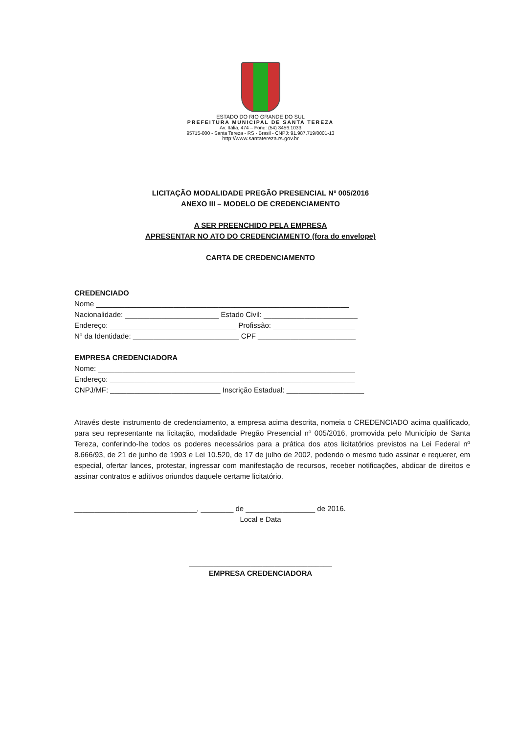ESTADO DO RIO GRANDE DO SUL
PREFEITURA MUNICIPAL DE SANTA TEREZA
Av. Itália, 474 – Fone: (54) 3456.1033
95715-000 - Santa Tereza - RS - Brasil - CNPJ: 91.987.719/0001-13
http://www.santatereza.rs.gov.br
LICITAÇÃO MODALIDADE PREGÃO PRESENCIAL Nº 005/2016
ANEXO III – MODELO DE CREDENCIAMENTO
A SER PREENCHIDO PELA EMPRESA
APRESENTAR NO ATO DO CREDENCIAMENTO (fora do envelope)
CARTA DE CREDENCIAMENTO
CREDENCIADO
Nome ______________________________________________________________
Nacionalidade: _______________________ Estado Civil: _______________________
Endereço: _______________________________ Profissão: ____________________
Nº da Identidade: __________________________ CPF ________________________
EMPRESA CREDENCIADORA
Nome: _______________________________________________________________
Endereço: ____________________________________________________________
CNPJ/MF: ___________________________ Inscrição Estadual: ___________________
Através deste instrumento de credenciamento, a empresa acima descrita, nomeia o CREDENCIADO acima qualificado, para seu representante na licitação, modalidade Pregão Presencial nº 005/2016, promovida pelo Município de Santa Tereza, conferindo-lhe todos os poderes necessários para a prática dos atos licitatórios previstos na Lei Federal nº 8.666/93, de 21 de junho de 1993 e Lei 10.520, de 17 de julho de 2002, podendo o mesmo tudo assinar e requerer, em especial, ofertar lances, protestar, ingressar com manifestação de recursos, receber notificações, abdicar de direitos e assinar contratos e aditivos oriundos daquele certame licitatório.
______________________________, ________ de _________________ de 2016.
Local e Data
___________________________________
EMPRESA CREDENCIADORA